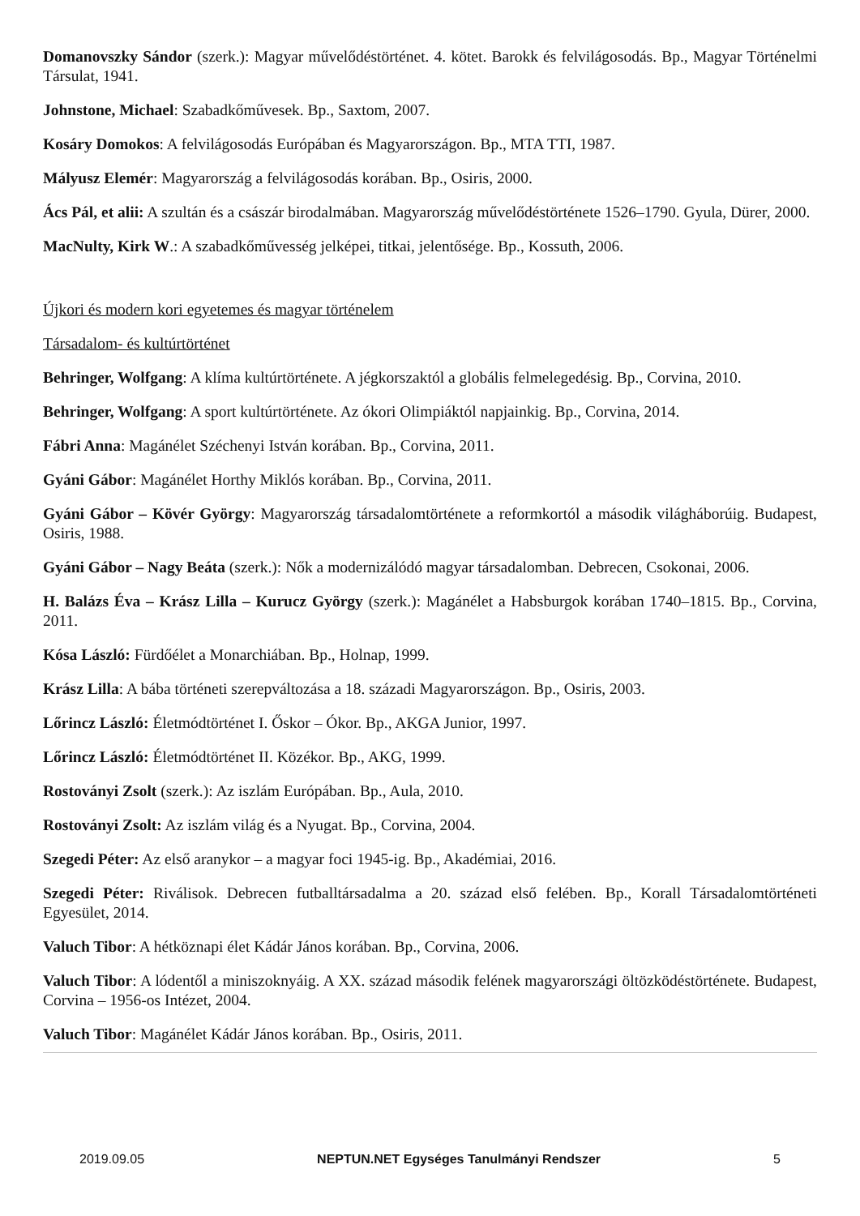Domanovszky Sándor (szerk.): Magyar művelődéstörténet. 4. kötet. Barokk és felvilágosodás. Bp., Magyar Történelmi Társulat, 1941.
Johnstone, Michael: Szabadkőművesek. Bp., Saxtom, 2007.
Kosáry Domokos: A felvilágosodás Európában és Magyarországon. Bp., MTA TTI, 1987.
Mályusz Elemér: Magyarország a felvilágosodás korában. Bp., Osiris, 2000.
Ács Pál, et alii: A szultán és a császár birodalmában. Magyarország művelődéstörténete 1526–1790. Gyula, Dürer, 2000.
MacNulty, Kirk W.: A szabadkőművesség jelképei, titkai, jelentősége. Bp., Kossuth, 2006.
Újkori és modern kori egyetemes és magyar történelem
Társadalom- és kultúrtörténet
Behringer, Wolfgang: A klíma kultúrtörténete. A jégkorszaktól a globális felmelegedésig. Bp., Corvina, 2010.
Behringer, Wolfgang: A sport kultúrtörténete. Az ókori Olimpiáktól napjainkig. Bp., Corvina, 2014.
Fábri Anna: Magánélet Széchenyi István korában. Bp., Corvina, 2011.
Gyáni Gábor: Magánélet Horthy Miklós korában. Bp., Corvina, 2011.
Gyáni Gábor – Kövér György: Magyarország társadalomtörténete a reformkortól a második világháborúig. Budapest, Osiris, 1988.
Gyáni Gábor – Nagy Beáta (szerk.): Nők a modernizálódó magyar társadalomban. Debrecen, Csokonai, 2006.
H. Balázs Éva – Krász Lilla – Kurucz György (szerk.): Magánélet a Habsburgok korában 1740–1815. Bp., Corvina, 2011.
Kósa László: Fürdőélet a Monarchiában. Bp., Holnap, 1999.
Krász Lilla: A bába történeti szerepváltozása a 18. századi Magyarországon. Bp., Osiris, 2003.
Lőrincz László: Életmódtörténet I. Őskor – Ókor. Bp., AKGA Junior, 1997.
Lőrincz László: Életmódtörténet II. Közékor. Bp., AKG, 1999.
Rostoványi Zsolt (szerk.): Az iszlám Európában. Bp., Aula, 2010.
Rostoványi Zsolt: Az iszlám világ és a Nyugat. Bp., Corvina, 2004.
Szegedi Péter: Az első aranykor – a magyar foci 1945-ig. Bp., Akadémiai, 2016.
Szegedi Péter: Riválisok. Debrecen futballtársadalma a 20. század első felében. Bp., Korall Társadalomtörténeti Egyesület, 2014.
Valuch Tibor: A hétköznapi élet Kádár János korában. Bp., Corvina, 2006.
Valuch Tibor: A lódentől a miniszoknyáig. A XX. század második felének magyarországi öltözködéstörténete. Budapest, Corvina – 1956-os Intézet, 2004.
Valuch Tibor: Magánélet Kádár János korában. Bp., Osiris, 2011.
2019.09.05 NEPTUN.NET Egységes Tanulmányi Rendszer 5